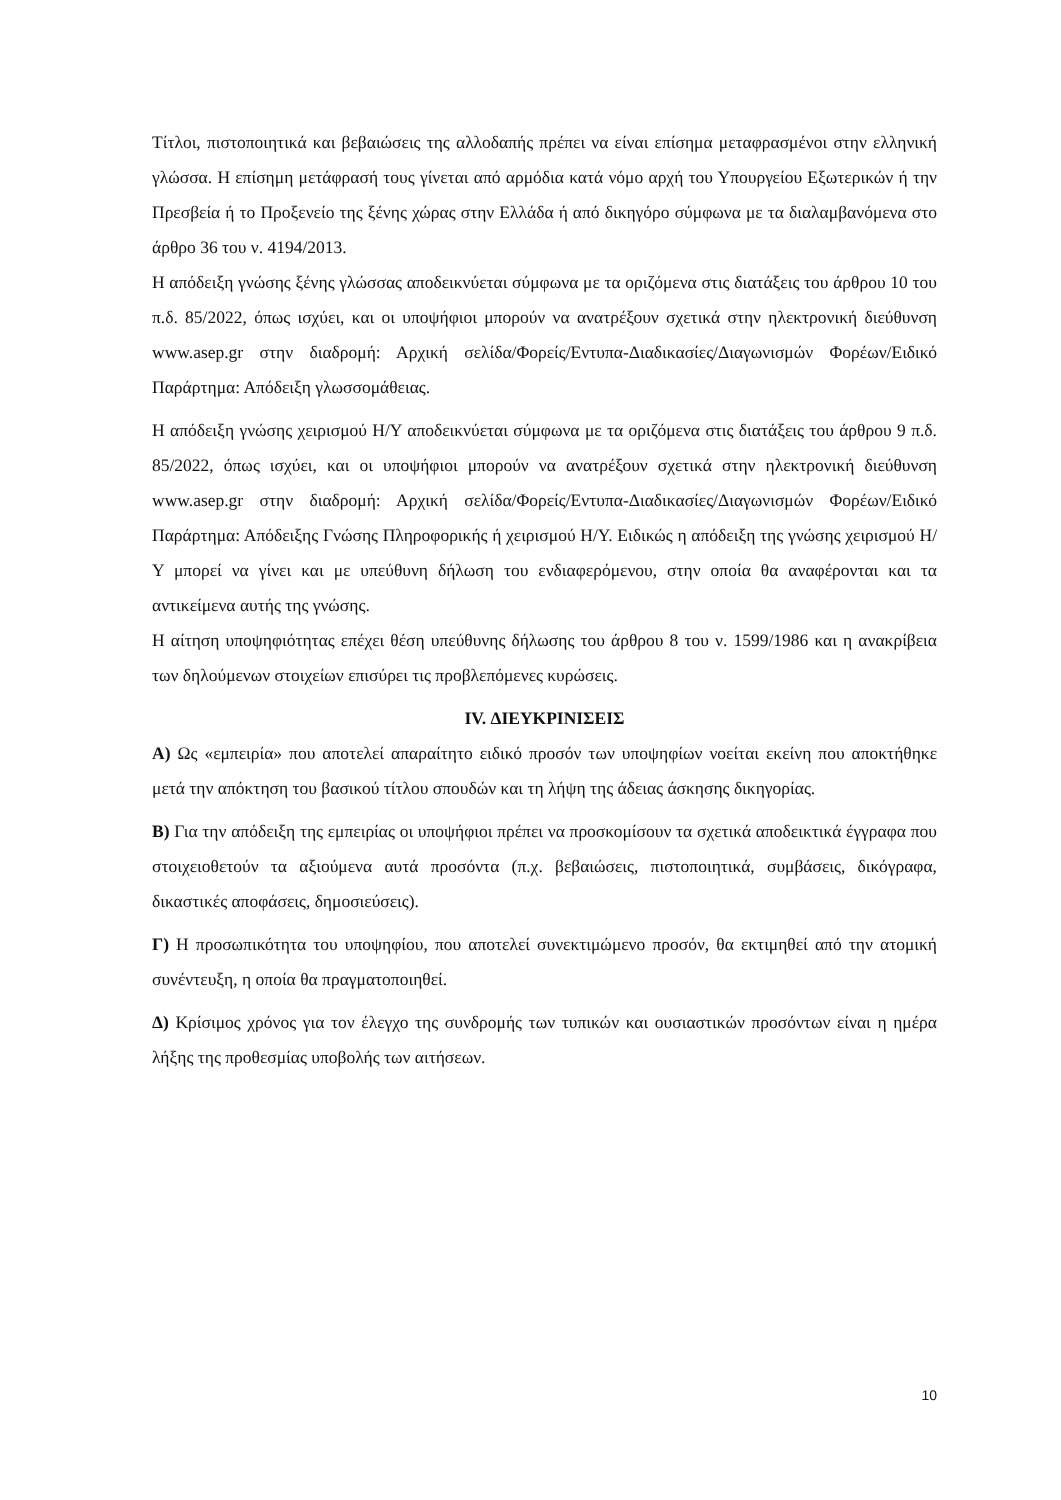Τίτλοι, πιστοποιητικά και βεβαιώσεις της αλλοδαπής πρέπει να είναι επίσημα μεταφρασμένοι στην ελληνική γλώσσα. Η επίσημη μετάφρασή τους γίνεται από αρμόδια κατά νόμο αρχή του Υπουργείου Εξωτερικών ή την Πρεσβεία ή το Προξενείο της ξένης χώρας στην Ελλάδα ή από δικηγόρο σύμφωνα με τα διαλαμβανόμενα στο άρθρο 36 του ν. 4194/2013.
Η απόδειξη γνώσης ξένης γλώσσας αποδεικνύεται σύμφωνα με τα οριζόμενα στις διατάξεις του άρθρου 10 του π.δ. 85/2022, όπως ισχύει, και οι υποψήφιοι μπορούν να ανατρέξουν σχετικά στην ηλεκτρονική διεύθυνση www.asep.gr στην διαδρομή: Αρχική σελίδα/Φορείς/Εντυπα-Διαδικασίες/Διαγωνισμών Φορέων/Ειδικό Παράρτημα: Απόδειξη γλωσσομάθειας.
Η απόδειξη γνώσης χειρισμού Η/Υ αποδεικνύεται σύμφωνα με τα οριζόμενα στις διατάξεις του άρθρου 9 π.δ. 85/2022, όπως ισχύει, και οι υποψήφιοι μπορούν να ανατρέξουν σχετικά στην ηλεκτρονική διεύθυνση www.asep.gr στην διαδρομή: Αρχική σελίδα/Φορείς/Εντυπα-Διαδικασίες/Διαγωνισμών Φορέων/Ειδικό Παράρτημα: Απόδειξης Γνώσης Πληροφορικής ή χειρισμού Η/Υ. Ειδικώς η απόδειξη της γνώσης χειρισμού Η/Υ μπορεί να γίνει και με υπεύθυνη δήλωση του ενδιαφερόμενου, στην οποία θα αναφέρονται και τα αντικείμενα αυτής της γνώσης.
Η αίτηση υποψηφιότητας επέχει θέση υπεύθυνης δήλωσης του άρθρου 8 του ν. 1599/1986 και η ανακρίβεια των δηλούμενων στοιχείων επισύρει τις προβλεπόμενες κυρώσεις.
IV. ΔΙΕΥΚΡΙΝΙΣΕΙΣ
Α) Ως «εμπειρία» που αποτελεί απαραίτητο ειδικό προσόν των υποψηφίων νοείται εκείνη που αποκτήθηκε μετά την απόκτηση του βασικού τίτλου σπουδών και τη λήψη της άδειας άσκησης δικηγορίας.
Β) Για την απόδειξη της εμπειρίας οι υποψήφιοι πρέπει να προσκομίσουν τα σχετικά αποδεικτικά έγγραφα που στοιχειοθετούν τα αξιούμενα αυτά προσόντα (π.χ. βεβαιώσεις, πιστοποιητικά, συμβάσεις, δικόγραφα, δικαστικές αποφάσεις, δημοσιεύσεις).
Γ) Η προσωπικότητα του υποψηφίου, που αποτελεί συνεκτιμώμενο προσόν, θα εκτιμηθεί από την ατομική συνέντευξη, η οποία θα πραγματοποιηθεί.
Δ) Κρίσιμος χρόνος για τον έλεγχο της συνδρομής των τυπικών και ουσιαστικών προσόντων είναι η ημέρα λήξης της προθεσμίας υποβολής των αιτήσεων.
10